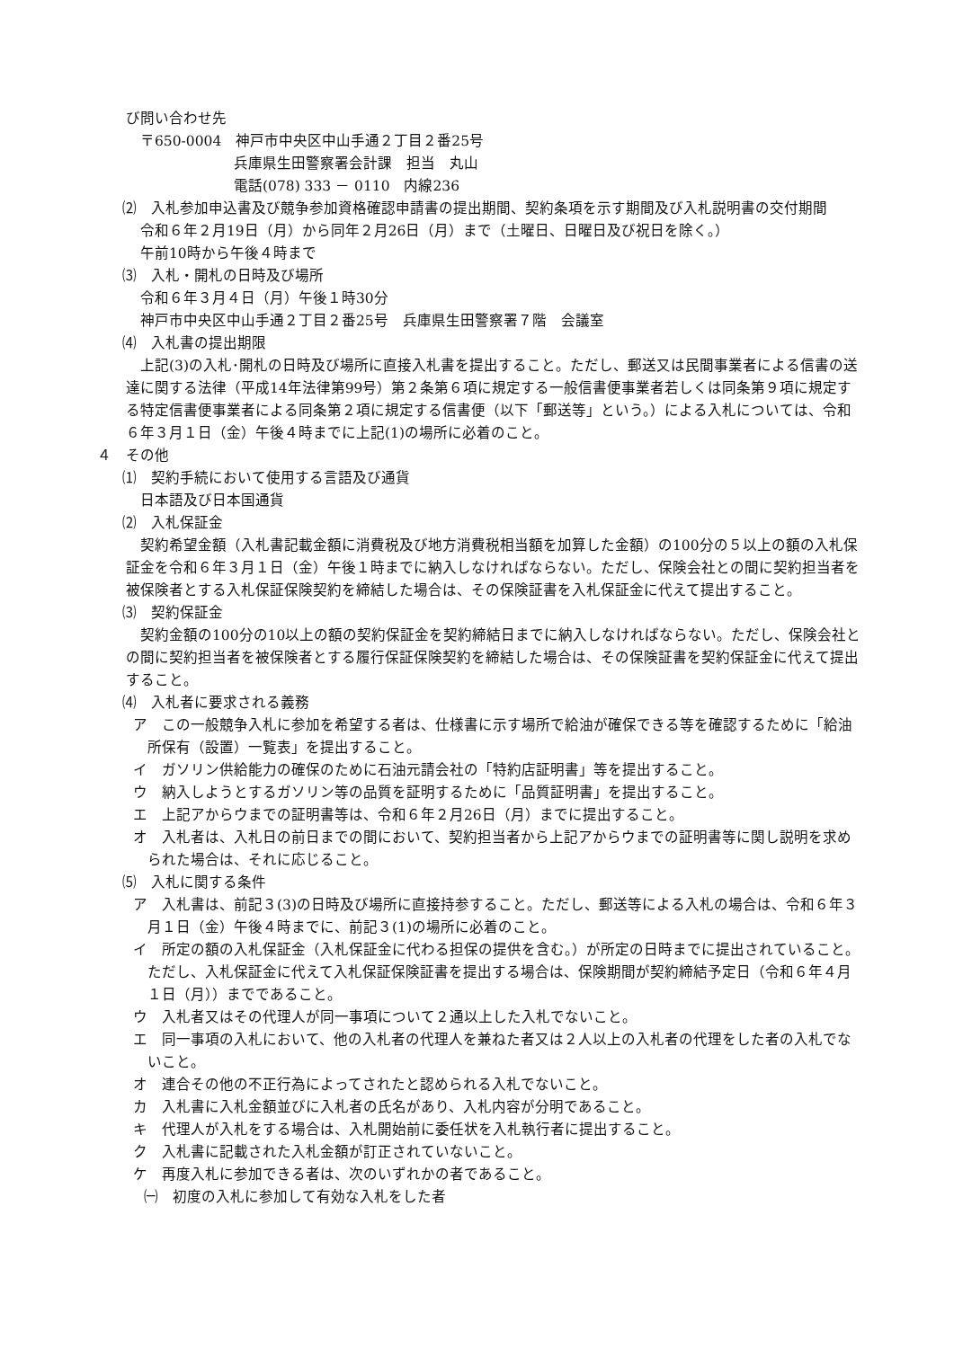び問い合わせ先
〒650-0004　神戸市中央区中山手通２丁目２番25号
兵庫県生田警察署会計課　担当　丸山
電話(078) 333 － 0110　内線236
⑵　入札参加申込書及び競争参加資格確認申請書の提出期間、契約条項を示す期間及び入札説明書の交付期間
令和６年２月19日（月）から同年２月26日（月）まで（土曜日、日曜日及び祝日を除く。）
午前10時から午後４時まで
⑶　入札・開札の日時及び場所
令和６年３月４日（月）午後１時30分
神戸市中央区中山手通２丁目２番25号　兵庫県生田警察署７階　会議室
⑷　入札書の提出期限
上記(3)の入札･開札の日時及び場所に直接入札書を提出すること。ただし、郵送又は民間事業者による信書の送達に関する法律（平成14年法律第99号）第２条第６項に規定する一般信書便事業者若しくは同条第９項に規定する特定信書便事業者による同条第２項に規定する信書便（以下「郵送等」という。）による入札については、令和６年３月１日（金）午後４時までに上記(1)の場所に必着のこと。
４　その他
⑴　契約手続において使用する言語及び通貨
日本語及び日本国通貨
⑵　入札保証金
契約希望金額（入札書記載金額に消費税及び地方消費税相当額を加算した金額）の100分の５以上の額の入札保証金を令和６年３月１日（金）午後１時までに納入しなければならない。ただし、保険会社との間に契約担当者を被保険者とする入札保証保険契約を締結した場合は、その保険証書を入札保証金に代えて提出すること。
⑶　契約保証金
契約金額の100分の10以上の額の契約保証金を契約締結日までに納入しなければならない。ただし、保険会社との間に契約担当者を被保険者とする履行保証保険契約を締結した場合は、その保険証書を契約保証金に代えて提出すること。
⑷　入札者に要求される義務
ア　この一般競争入札に参加を希望する者は、仕様書に示す場所で給油が確保できる等を確認するために「給油所保有（設置）一覧表」を提出すること。
イ　ガソリン供給能力の確保のために石油元請会社の「特約店証明書」等を提出すること。
ウ　納入しようとするガソリン等の品質を証明するために「品質証明書」を提出すること。
エ　上記アからウまでの証明書等は、令和６年２月26日（月）までに提出すること。
オ　入札者は、入札日の前日までの間において、契約担当者から上記アからウまでの証明書等に関し説明を求められた場合は、それに応じること。
⑸　入札に関する条件
ア　入札書は、前記３(3)の日時及び場所に直接持参すること。ただし、郵送等による入札の場合は、令和６年３月１日（金）午後４時までに、前記３(1)の場所に必着のこと。
イ　所定の額の入札保証金（入札保証金に代わる担保の提供を含む。）が所定の日時までに提出されていること。ただし、入札保証金に代えて入札保証保険証書を提出する場合は、保険期間が契約締結予定日（令和６年４月１日（月））までであること。
ウ　入札者又はその代理人が同一事項について２通以上した入札でないこと。
エ　同一事項の入札において、他の入札者の代理人を兼ねた者又は２人以上の入札者の代理をした者の入札でないこと。
オ　連合その他の不正行為によってされたと認められる入札でないこと。
カ　入札書に入札金額並びに入札者の氏名があり、入札内容が分明であること。
キ　代理人が入札をする場合は、入札開始前に委任状を入札執行者に提出すること。
ク　入札書に記載された入札金額が訂正されていないこと。
ケ　再度入札に参加できる者は、次のいずれかの者であること。
㈠　初度の入札に参加して有効な入札をした者